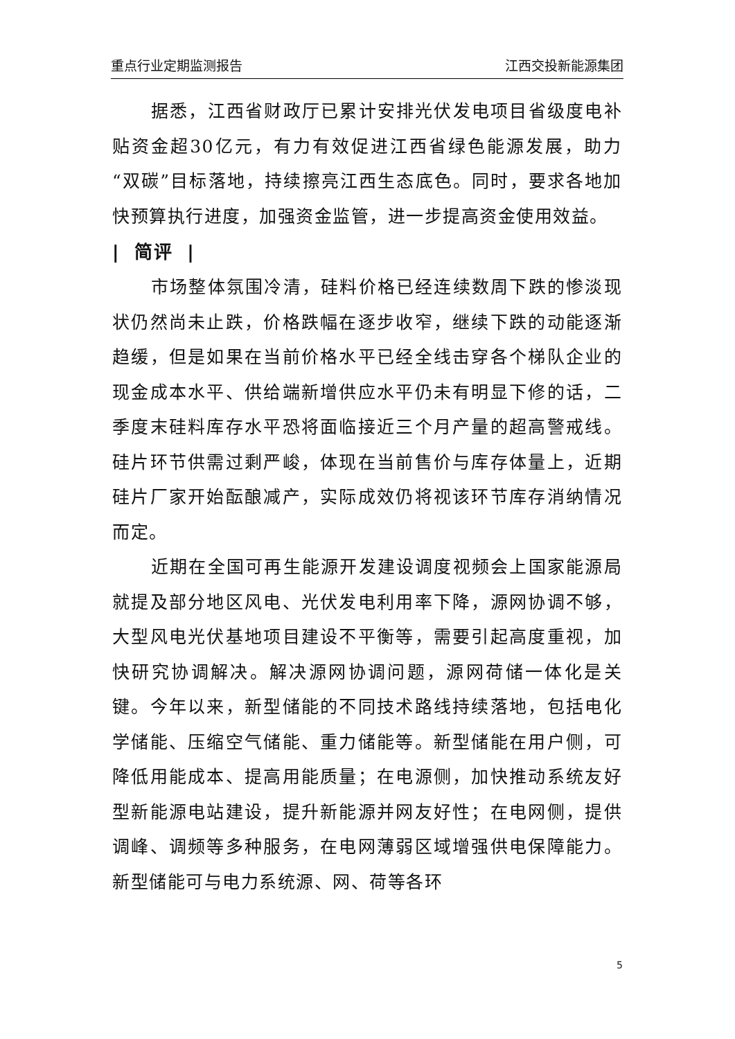重点行业定期监测报告 江西交投新能源集团
据悉，江西省财政厅已累计安排光伏发电项目省级度电补贴资金超30亿元，有力有效促进江西省绿色能源发展，助力“双碳”目标落地，持续擦亮江西生态底色。同时，要求各地加快预算执行进度，加强资金监管，进一步提高资金使用效益。
| 简评 |
市场整体氛围冷清，硅料价格已经连续数周下跌的惨淡现状仍然尚未止跌，价格跌幅在逐步收窄，继续下跌的动能逐渐趋缓，但是如果在当前价格水平已经全线击穿各个梯队企业的现金成本水平、供给端新增供应水平仍未有明显下修的话，二季度末硅料库存水平恐将面临接近三个月产量的超高警戒线。硅片环节供需过剩严峻，体现在当前售价与库存体量上，近期硅片厂家开始酝酿减产，实际成效仍将视该环节库存消纳情况而定。
近期在全国可再生能源开发建设调度视频会上国家能源局就提及部分地区风电、光伏发电利用率下降，源网协调不够，大型风电光伏基地项目建设不平衡等，需要引起高度重视，加快研究协调解决。解决源网协调问题，源网荷储一体化是关键。今年以来，新型储能的不同技术路线持续落地，包括电化学储能、压缩空气储能、重力储能等。新型储能在用户侧，可降低用能成本、提高用能质量；在电源侧，加快推动系统友好型新能源电站建设，提升新能源并网友好性；在电网侧，提供调峰、调频等多种服务，在电网薄弱区域增强供电保障能力。新型储能可与电力系统源、网、荷等各环
5